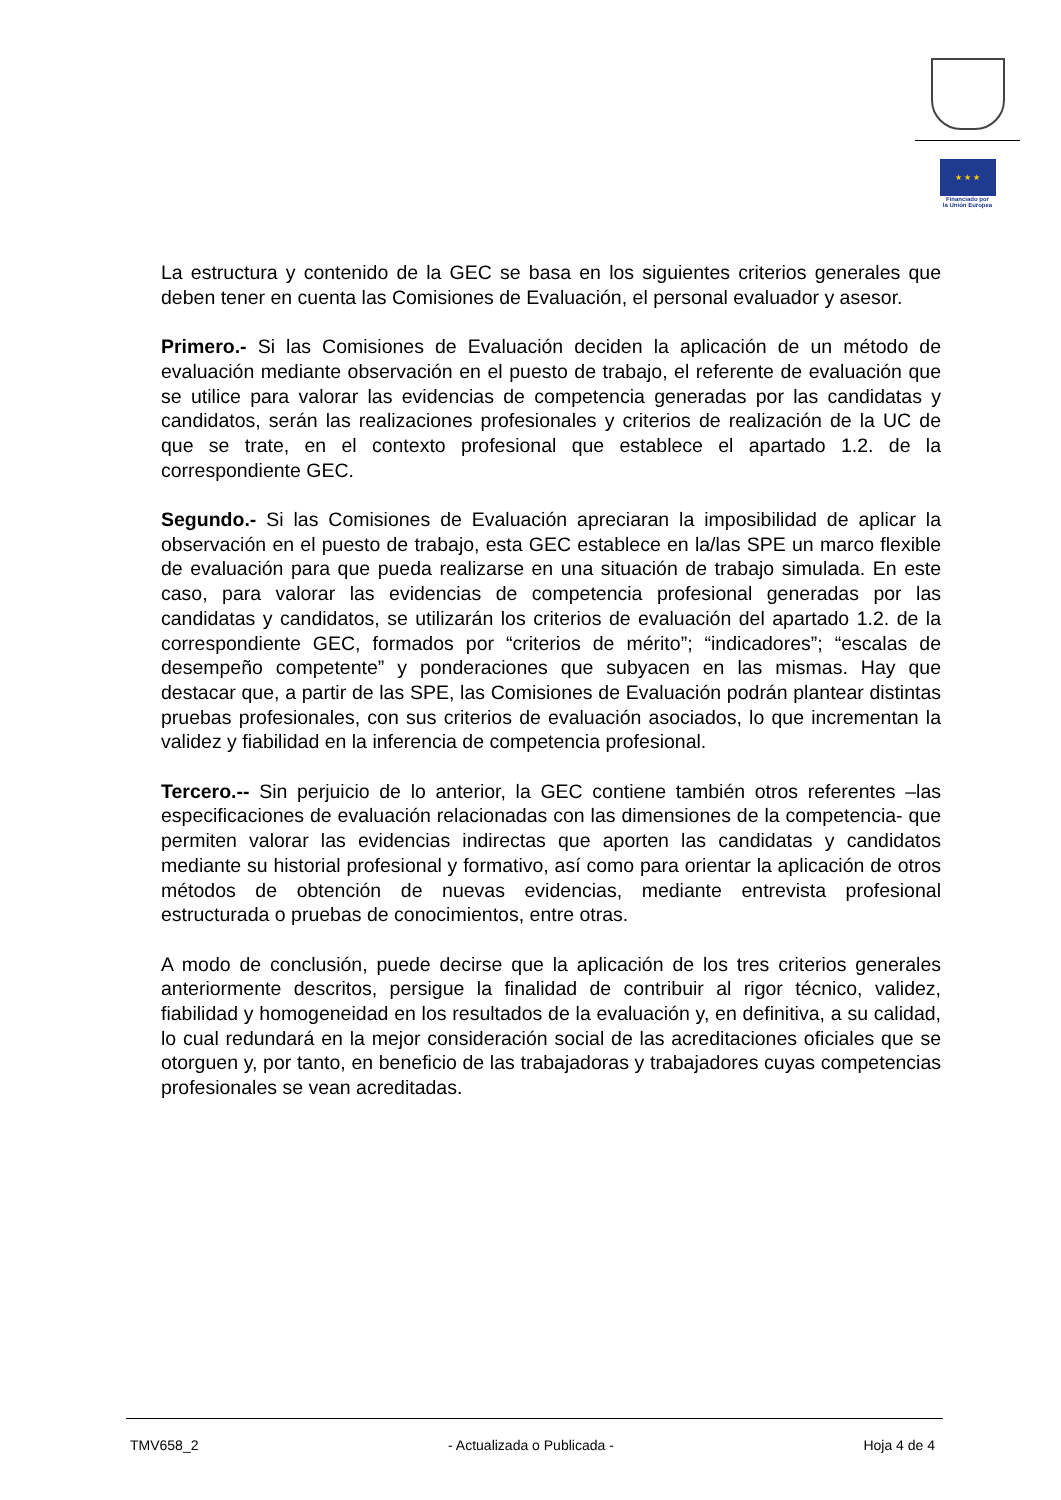★ ★ ★
Financiado por
la Unión Europea
La estructura y contenido de la GEC se basa en los siguientes criterios generales que deben tener en cuenta las Comisiones de Evaluación, el personal evaluador y asesor.
Primero.- Si las Comisiones de Evaluación deciden la aplicación de un método de evaluación mediante observación en el puesto de trabajo, el referente de evaluación que se utilice para valorar las evidencias de competencia generadas por las candidatas y candidatos, serán las realizaciones profesionales y criterios de realización de la UC de que se trate, en el contexto profesional que establece el apartado 1.2. de la correspondiente GEC.
Segundo.- Si las Comisiones de Evaluación apreciaran la imposibilidad de aplicar la observación en el puesto de trabajo, esta GEC establece en la/las SPE un marco flexible de evaluación para que pueda realizarse en una situación de trabajo simulada. En este caso, para valorar las evidencias de competencia profesional generadas por las candidatas y candidatos, se utilizarán los criterios de evaluación del apartado 1.2. de la correspondiente GEC, formados por “criterios de mérito”; “indicadores”; “escalas de desempeño competente” y ponderaciones que subyacen en las mismas. Hay que destacar que, a partir de las SPE, las Comisiones de Evaluación podrán plantear distintas pruebas profesionales, con sus criterios de evaluación asociados, lo que incrementan la validez y fiabilidad en la inferencia de competencia profesional.
Tercero.-- Sin perjuicio de lo anterior, la GEC contiene también otros referentes –las especificaciones de evaluación relacionadas con las dimensiones de la competencia- que permiten valorar las evidencias indirectas que aporten las candidatas y candidatos mediante su historial profesional y formativo, así como para orientar la aplicación de otros métodos de obtención de nuevas evidencias, mediante entrevista profesional estructurada o pruebas de conocimientos, entre otras.
A modo de conclusión, puede decirse que la aplicación de los tres criterios generales anteriormente descritos, persigue la finalidad de contribuir al rigor técnico, validez, fiabilidad y homogeneidad en los resultados de la evaluación y, en definitiva, a su calidad, lo cual redundará en la mejor consideración social de las acreditaciones oficiales que se otorguen y, por tanto, en beneficio de las trabajadoras y trabajadores cuyas competencias profesionales se vean acreditadas.
TMV658_2 - Actualizada o Publicada - Hoja 4 de 4